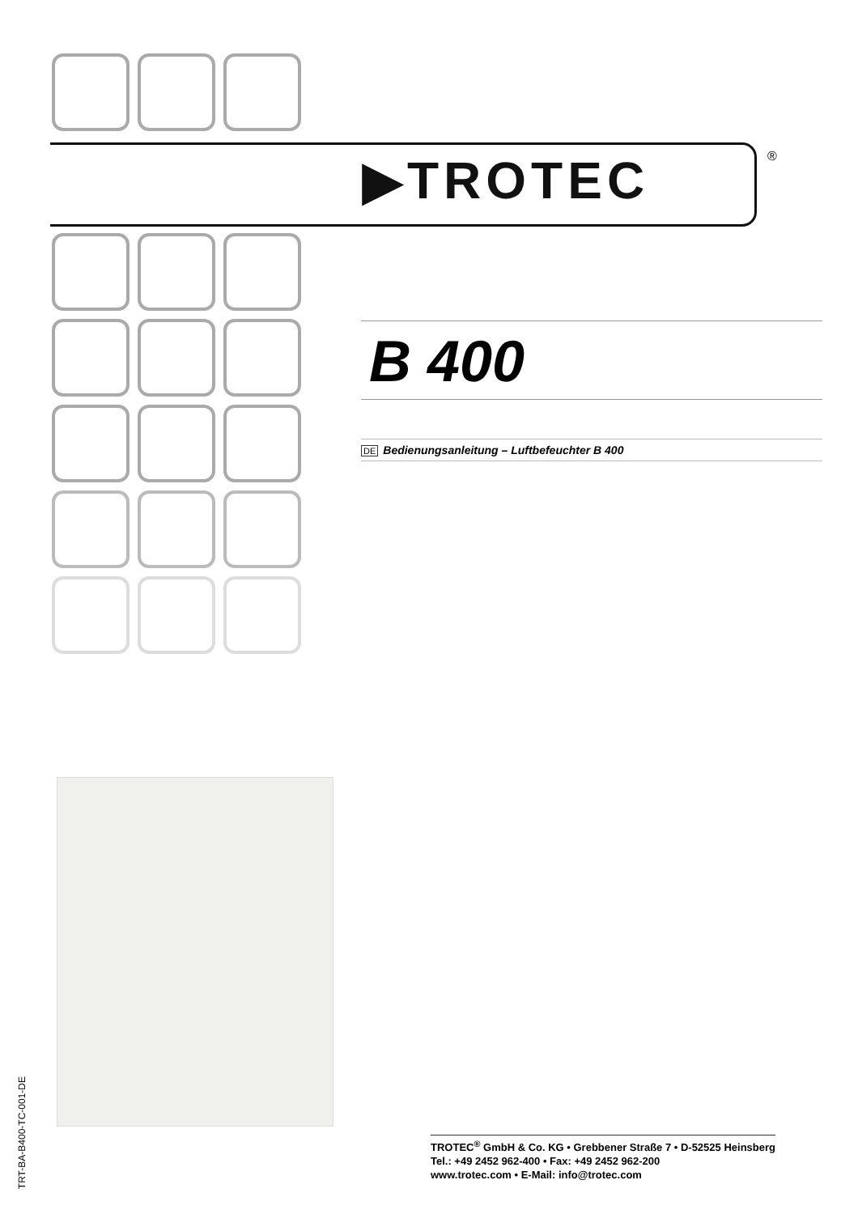▶TROTEC ®
B 400
DE Bedienungsanleitung – Luftbefeuchter B 400
TRT-BA-B400-TC-001-DE
TROTEC<sup>®</sup> GmbH & Co. KG • Grebbener Straße 7 • D-52525 Heinsberg
Tel.: +49 2452 962-400 • Fax: +49 2452 962-200
www.trotec.com • E-Mail: info@trotec.com